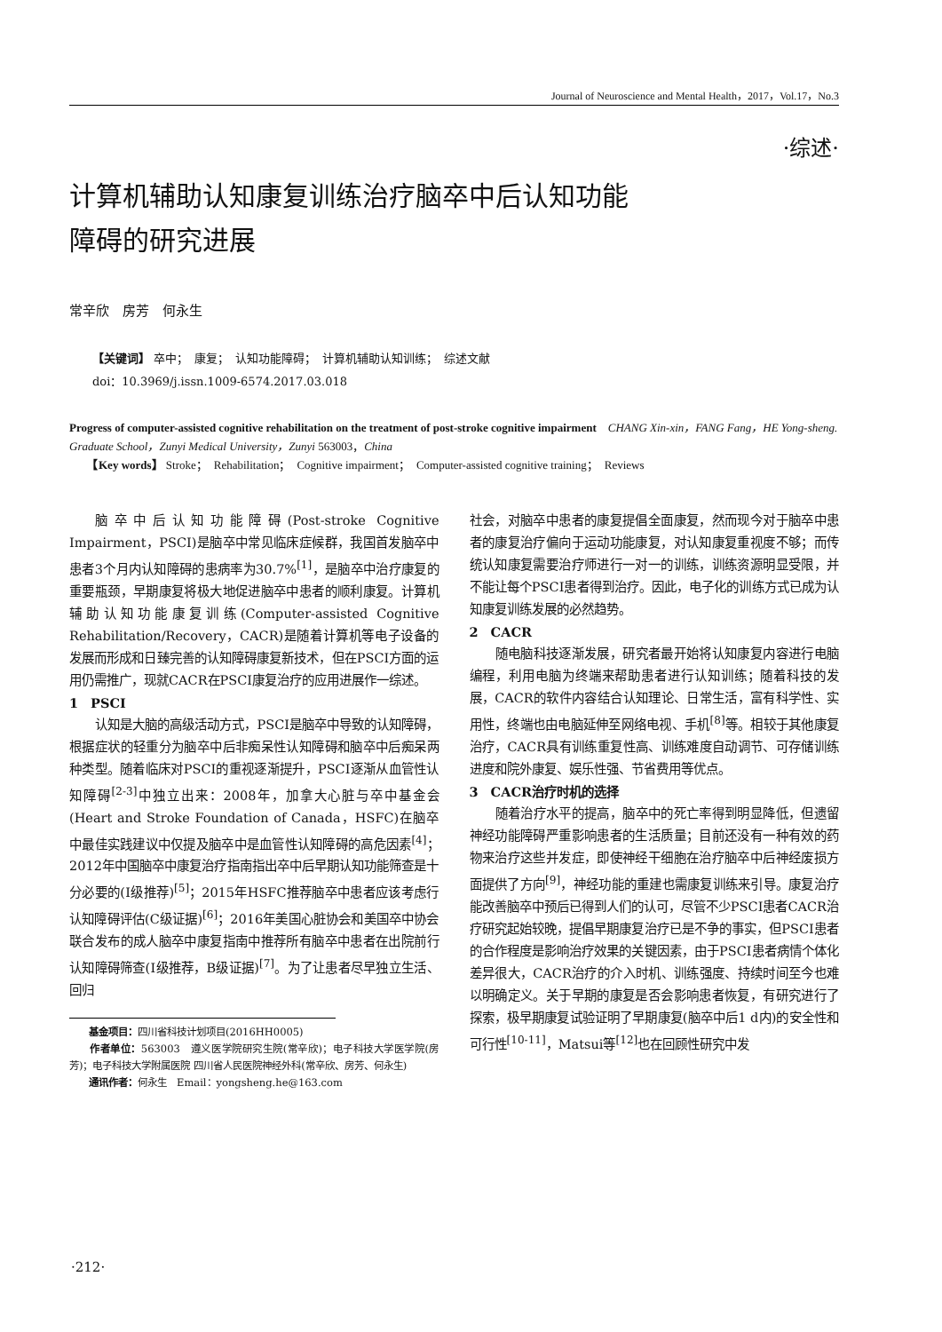Journal of Neuroscience and Mental Health，2017，Vol.17，No.3
·综述·
计算机辅助认知康复训练治疗脑卒中后认知功能
障碍的研究进展
常辛欣　房芳　何永生
【关键词】 卒中；　康复；　认知功能障碍；　计算机辅助认知训练；　综述文献
doi：10.3969/j.issn.1009-6574.2017.03.018
Progress of computer-assisted cognitive rehabilitation on the treatment of post-stroke cognitive impairment　CHANG Xin-xin，FANG Fang，HE Yong-sheng. Graduate School，Zunyi Medical University，Zunyi 563003，China
　　【Key words】 Stroke；　Rehabilitation；　Cognitive impairment；　Computer-assisted cognitive training；　Reviews
脑卒中后认知功能障碍(Post-stroke Cognitive Impairment，PSCI)是脑卒中常见临床症候群，我国首发脑卒中患者3个月内认知障碍的患病率为30.7%<sup>[1]</sup>，是脑卒中治疗康复的重要瓶颈，早期康复将极大地促进脑卒中患者的顺利康复。计算机辅助认知功能康复训练(Computer-assisted Cognitive Rehabilitation/Recovery，CACR)是随着计算机等电子设备的发展而形成和日臻完善的认知障碍康复新技术，但在PSCI方面的运用仍需推广，现就CACR在PSCI康复治疗的应用进展作一综述。
1　PSCI
认知是大脑的高级活动方式，PSCI是脑卒中导致的认知障碍，根据症状的轻重分为脑卒中后非痴呆性认知障碍和脑卒中后痴呆两种类型。随着临床对PSCI的重视逐渐提升，PSCI逐渐从血管性认知障碍<sup>[2-3]</sup>中独立出来：2008年，加拿大心脏与卒中基金会(Heart and Stroke Foundation of Canada，HSFC)在脑卒中最佳实践建议中仅提及脑卒中是血管性认知障碍的高危因素<sup>[4]</sup>；2012年中国脑卒中康复治疗指南指出卒中后早期认知功能筛查是十分必要的(Ⅰ级推荐)<sup>[5]</sup>；2015年HSFC推荐脑卒中患者应该考虑行认知障碍评估(C级证据)<sup>[6]</sup>；2016年美国心脏协会和美国卒中协会联合发布的成人脑卒中康复指南中推荐所有脑卒中患者在出院前行认知障碍筛查(Ⅰ级推荐，B级证据)<sup>[7]</sup>。为了让患者尽早独立生活、回归
　　基金项目：四川省科技计划项目(2016HH0005)
　　作者单位：563003　遵义医学院研究生院(常辛欣)；电子科技大学医学院(房芳)；电子科技大学附属医院 四川省人民医院神经外科(常辛欣、房芳、何永生)
　　通讯作者：何永生　Email：yongsheng.he@163.com
社会，对脑卒中患者的康复提倡全面康复，然而现今对于脑卒中患者的康复治疗偏向于运动功能康复，对认知康复重视度不够；而传统认知康复需要治疗师进行一对一的训练，训练资源明显受限，并不能让每个PSCI患者得到治疗。因此，电子化的训练方式已成为认知康复训练发展的必然趋势。
2　CACR
随电脑科技逐渐发展，研究者最开始将认知康复内容进行电脑编程，利用电脑为终端来帮助患者进行认知训练；随着科技的发展，CACR的软件内容结合认知理论、日常生活，富有科学性、实用性，终端也由电脑延伸至网络电视、手机<sup>[8]</sup>等。相较于其他康复治疗，CACR具有训练重复性高、训练难度自动调节、可存储训练进度和院外康复、娱乐性强、节省费用等优点。
3　CACR治疗时机的选择
随着治疗水平的提高，脑卒中的死亡率得到明显降低，但遗留神经功能障碍严重影响患者的生活质量；目前还没有一种有效的药物来治疗这些并发症，即使神经干细胞在治疗脑卒中后神经废损方面提供了方向<sup>[9]</sup>，神经功能的重建也需康复训练来引导。康复治疗能改善脑卒中预后已得到人们的认可，尽管不少PSCI患者CACR治疗研究起始较晚，提倡早期康复治疗已是不争的事实，但PSCI患者的合作程度是影响治疗效果的关键因素，由于PSCI患者病情个体化差异很大，CACR治疗的介入时机、训练强度、持续时间至今也难以明确定义。关于早期的康复是否会影响患者恢复，有研究进行了探索，极早期康复试验证明了早期康复(脑卒中后1 d内)的安全性和可行性<sup>[10-11]</sup>，Matsui等<sup>[12]</sup>也在回顾性研究中发
·212·